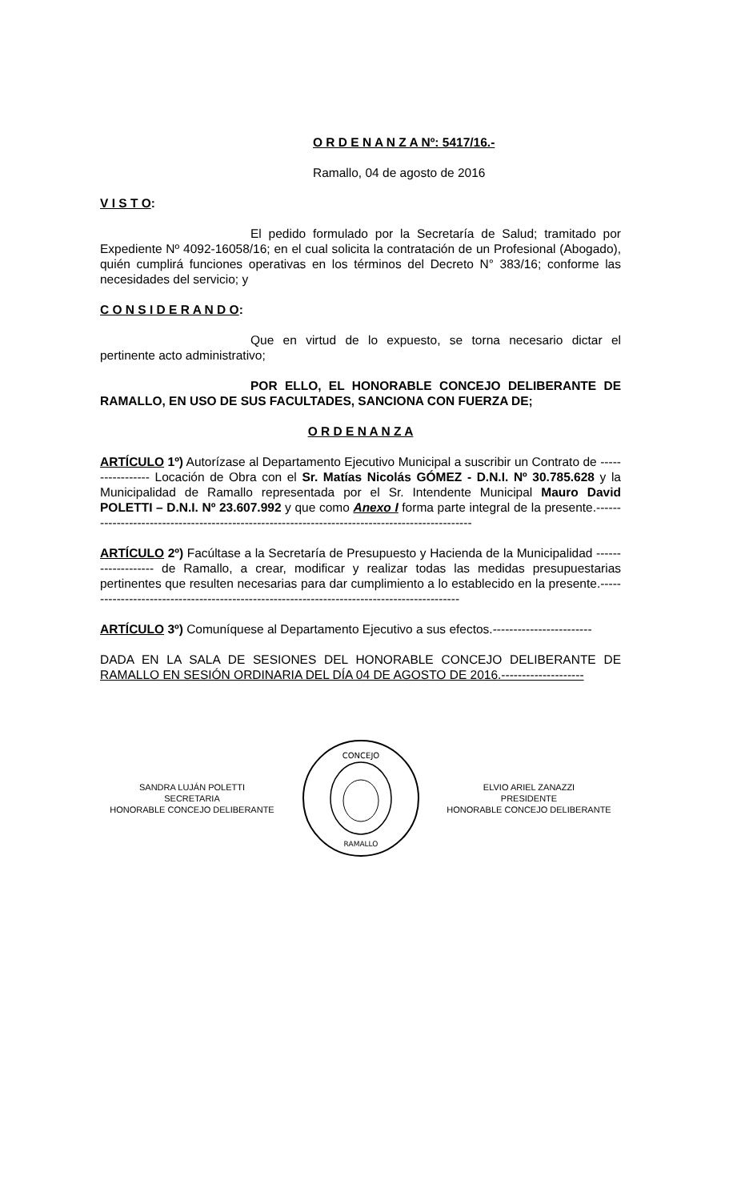O R D E N A N Z A Nº: 5417/16.-
Ramallo, 04 de agosto de 2016
V I S T O:
El pedido formulado por la Secretaría de Salud; tramitado por Expediente Nº 4092-16058/16; en el cual solicita la contratación de un Profesional (Abogado), quién cumplirá funciones operativas en los términos del Decreto N° 383/16; conforme las necesidades del servicio; y
C O N S I D E R A N D O:
Que en virtud de lo expuesto, se torna necesario dictar el pertinente acto administrativo;
POR ELLO, EL HONORABLE CONCEJO DELIBERANTE DE RAMALLO, EN USO DE SUS FACULTADES, SANCIONA CON FUERZA DE;
O R D E N A N Z A
ARTÍCULO 1º) Autorízase al Departamento Ejecutivo Municipal a suscribir un Contrato de ----------------- Locación de Obra con el Sr. Matías Nicolás GÓMEZ - D.N.I. Nº 30.785.628 y la Municipalidad de Ramallo representada por el Sr. Intendente Municipal Mauro David POLETTI – D.N.I. Nº 23.607.992 y que como Anexo I forma parte integral de la presente.------------------------------------------------------------------------------------------------
ARTÍCULO 2º) Facúltase a la Secretaría de Presupuesto y Hacienda de la Municipalidad ------------------- de Ramallo, a crear, modificar y realizar todas las medidas presupuestarias pertinentes que resulten necesarias para dar cumplimiento a lo establecido en la presente.--------------------------------------------------------------------------------------------
ARTÍCULO 3º) Comuníquese al Departamento Ejecutivo a sus efectos.------------------------
DADA EN LA SALA DE SESIONES DEL HONORABLE CONCEJO DELIBERANTE DE RAMALLO EN SESIÓN ORDINARIA DEL DÍA 04 DE AGOSTO DE 2016.--------------------
SANDRA LUJÁN POLETTI
SECRETARIA
HONORABLE CONCEJO DELIBERANTE
CONCEJO
RAMALLO
ELVIO ARIEL ZANAZZI
PRESIDENTE
HONORABLE CONCEJO DELIBERANTE